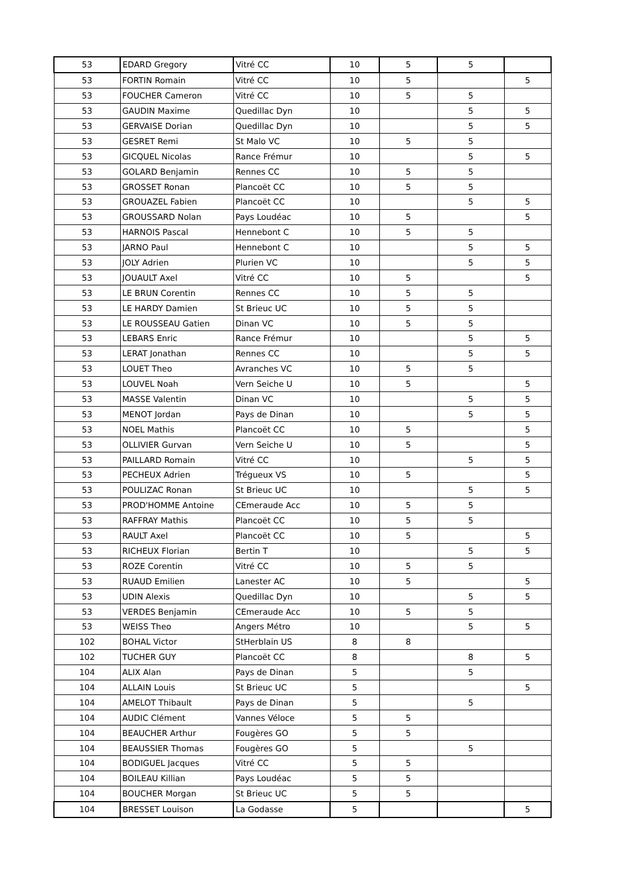| 53 | EDARD Gregory | Vitré CC | 10 | 5 | 5 | |
| 53 | FORTIN Romain | Vitré CC | 10 | 5 | | 5 |
| 53 | FOUCHER Cameron | Vitré CC | 10 | 5 | 5 | |
| 53 | GAUDIN Maxime | Quedillac Dyn | 10 | | 5 | 5 |
| 53 | GERVAISE Dorian | Quedillac Dyn | 10 | | 5 | 5 |
| 53 | GESRET Remi | St Malo VC | 10 | 5 | 5 | |
| 53 | GICQUEL Nicolas | Rance Frémur | 10 | | 5 | 5 |
| 53 | GOLARD Benjamin | Rennes CC | 10 | 5 | 5 | |
| 53 | GROSSET Ronan | Plancoët CC | 10 | 5 | 5 | |
| 53 | GROUAZEL Fabien | Plancoët CC | 10 | | 5 | 5 |
| 53 | GROUSSARD Nolan | Pays Loudéac | 10 | 5 | | 5 |
| 53 | HARNOIS Pascal | Hennebont C | 10 | 5 | 5 | |
| 53 | JARNO Paul | Hennebont C | 10 | | 5 | 5 |
| 53 | JOLY Adrien | Plurien VC | 10 | | 5 | 5 |
| 53 | JOUAULT Axel | Vitré CC | 10 | 5 | | 5 |
| 53 | LE BRUN Corentin | Rennes CC | 10 | 5 | 5 | |
| 53 | LE HARDY Damien | St Brieuc UC | 10 | 5 | 5 | |
| 53 | LE ROUSSEAU Gatien | Dinan VC | 10 | 5 | 5 | |
| 53 | LEBARS Enric | Rance Frémur | 10 | | 5 | 5 |
| 53 | LERAT Jonathan | Rennes CC | 10 | | 5 | 5 |
| 53 | LOUET Theo | Avranches VC | 10 | 5 | 5 | |
| 53 | LOUVEL Noah | Vern Seiche U | 10 | 5 | | 5 |
| 53 | MASSE Valentin | Dinan VC | 10 | | 5 | 5 |
| 53 | MENOT Jordan | Pays de Dinan | 10 | | 5 | 5 |
| 53 | NOEL Mathis | Plancoët CC | 10 | 5 | | 5 |
| 53 | OLLIVIER Gurvan | Vern Seiche U | 10 | 5 | | 5 |
| 53 | PAILLARD Romain | Vitré CC | 10 | | 5 | 5 |
| 53 | PECHEUX Adrien | Trégueux VS | 10 | 5 | | 5 |
| 53 | POULIZAC Ronan | St Brieuc UC | 10 | | 5 | 5 |
| 53 | PROD'HOMME Antoine | CEmeraude Acc | 10 | 5 | 5 | |
| 53 | RAFFRAY Mathis | Plancoët CC | 10 | 5 | 5 | |
| 53 | RAULT Axel | Plancoët CC | 10 | 5 | | 5 |
| 53 | RICHEUX Florian | Bertin T | 10 | | 5 | 5 |
| 53 | ROZE Corentin | Vitré CC | 10 | 5 | 5 | |
| 53 | RUAUD Emilien | Lanester AC | 10 | 5 | | 5 |
| 53 | UDIN Alexis | Quedillac Dyn | 10 | | 5 | 5 |
| 53 | VERDES Benjamin | CEmeraude Acc | 10 | 5 | 5 | |
| 53 | WEISS Theo | Angers Métro | 10 | | 5 | 5 |
| 102 | BOHAL Victor | StHerblain US | 8 | 8 | | |
| 102 | TUCHER GUY | Plancoët CC | 8 | | 8 | 5 |
| 104 | ALIX Alan | Pays de Dinan | 5 | | 5 | |
| 104 | ALLAIN Louis | St Brieuc UC | 5 | | | 5 |
| 104 | AMELOT Thibault | Pays de Dinan | 5 | | 5 | |
| 104 | AUDIC Clément | Vannes Véloce | 5 | 5 | | |
| 104 | BEAUCHER Arthur | Fougères GO | 5 | 5 | | |
| 104 | BEAUSSIER Thomas | Fougères GO | 5 | | 5 | |
| 104 | BODIGUEL Jacques | Vitré CC | 5 | 5 | | |
| 104 | BOILEAU Killian | Pays Loudéac | 5 | 5 | | |
| 104 | BOUCHER Morgan | St Brieuc UC | 5 | 5 | | |
| 104 | BRESSET Louison | La Godasse | 5 | | | 5 |